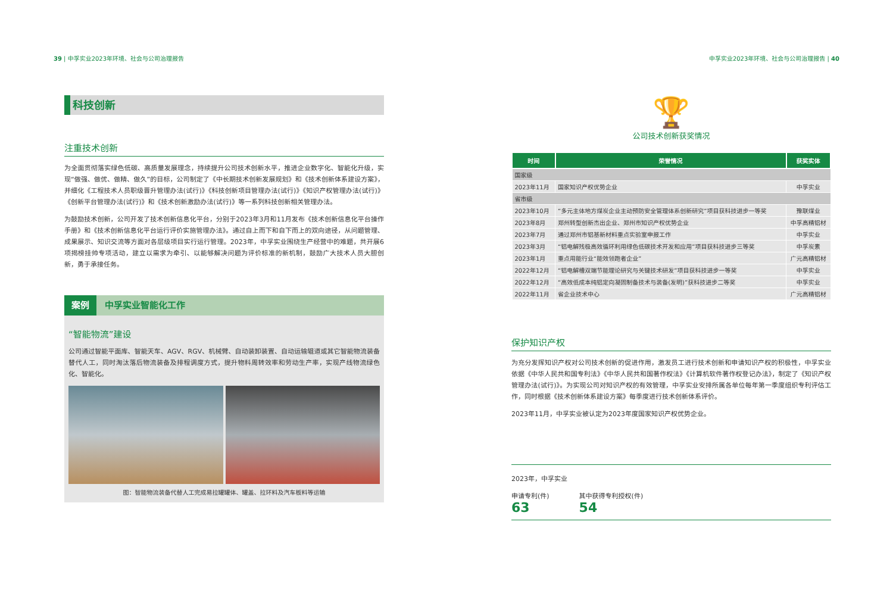39 | 中孚实业2023年环境、社会与公司治理报告
科技创新
注重技术创新
为全面贯彻落实绿色低碳、高质量发展理念，持续提升公司技术创新水平，推进企业数字化、智能化升级，实现“做强、做优、做精、做久”的目标，公司制定了《中长期技术创新发展规划》和《技术创新体系建设方案》，并细化《工程技术人员职级晋升管理办法(试行)》《科技创新项目管理办法(试行)》《知识产权管理办法(试行)》《创新平台管理办法(试行)》和《技术创新激励办法(试行)》等一系列科技创新相关管理办法。
为鼓励技术创新，公司开发了技术创新信息化平台，分别于2023年3月和11月发布《技术创新信息化平台操作手册》和《技术创新信息化平台运行评价实施管理办法》。通过自上而下和自下而上的双向途径，从问题管理、成果展示、知识交流等方面对各层级项目实行运行管理。2023年，中孚实业围绕生产经营中的难题，共开展6项揭榜挂帅专项活动，建立以需求为牵引、以能够解决问题为评价标准的新机制，鼓励广大技术人员大胆创新，勇于承接任务。
案例 中孚实业智能化工作
“智能物流”建设
公司通过智能平面库、智能天车、AGV、RGV、机械臂、自动装卸装置、自动运输辊道或其它智能物流装备替代人工，同时淘汰落后物流装备及排程调度方式，提升物料周转效率和劳动生产率，实现产线物流绿色化、智能化。
图：智能物流装备代替人工完成易拉罐罐体、罐盖、拉环料及汽车板料等运输
中孚实业2023年环境、社会与公司治理报告 | 40
🏆
公司技术创新获奖情况
| 时间 | 荣誉情况 | 获奖实体 |
| --- | --- | --- |
| 国家级 | | |
| 2023年11月 | 国家知识产权优势企业 | 中孚实业 |
| 省市级 | | |
| 2023年10月 | “多元主体地方煤炭企业主动预防安全管理体系创新研究”项目获科技进步一等奖 | 豫联煤业 |
| 2023年8月 | 郑州转型创新杰出企业、郑州市知识产权优势企业 | 中孚高精铝材 |
| 2023年7月 | 通过郑州市铝基新材料重点实验室申报工作 | 中孚实业 |
| 2023年3月 | “铝电解残极高效循环利用绿色低碳技术开发和应用”项目获科技进步三等奖 | 中孚炭素 |
| 2023年1月 | 重点用能行业“能效领跑者企业” | 广元高精铝材 |
| 2022年12月 | “铝电解槽双端节能理论研究与关键技术研发”项目获科技进步一等奖 | 中孚实业 |
| 2022年12月 | “高效低成本纯铝定向凝固制备技术与装备(发明)”获科技进步二等奖 | 中孚实业 |
| 2022年11月 | 省企业技术中心 | 广元高精铝材 |
保护知识产权
为充分发挥知识产权对公司技术创新的促进作用，激发员工进行技术创新和申请知识产权的积极性，中孚实业依据《中华人民共和国专利法》《中华人民共和国著作权法》《计算机软件著作权登记办法》，制定了《知识产权管理办法(试行)》。为实现公司对知识产权的有效管理，中孚实业安排所属各单位每年第一季度组织专利评估工作，同时根据《技术创新体系建设方案》每季度进行技术创新体系评价。
2023年11月，中孚实业被认定为2023年度国家知识产权优势企业。
2023年，中孚实业
申请专利(件)
63
其中获得专利授权(件)
54